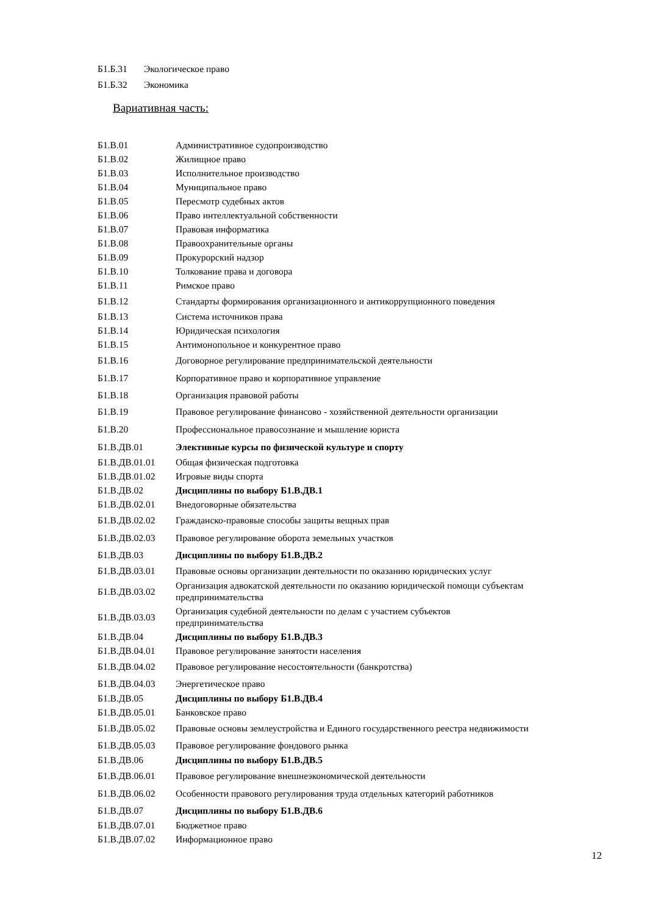Б1.Б.31 Экологическое право
Б1.Б.32 Экономика
Вариативная часть:
| Б1.В.01 | Административное судопроизводство |
| Б1.В.02 | Жилищное право |
| Б1.В.03 | Исполнительное производство |
| Б1.В.04 | Муниципальное право |
| Б1.В.05 | Пересмотр судебных актов |
| Б1.В.06 | Право интеллектуальной собственности |
| Б1.В.07 | Правовая информатика |
| Б1.В.08 | Правоохранительные органы |
| Б1.В.09 | Прокурорский надзор |
| Б1.В.10 | Толкование права и договора |
| Б1.В.11 | Римское право |
| Б1.В.12 | Стандарты формирования организационного и антикоррупционного поведения |
| Б1.В.13 | Система источников права |
| Б1.В.14 | Юридическая психология |
| Б1.В.15 | Антимонопольное и конкурентное право |
| Б1.В.16 | Договорное регулирование предпринимательской деятельности |
| Б1.В.17 | Корпоративное право и корпоративное управление |
| Б1.В.18 | Организация правовой работы |
| Б1.В.19 | Правовое регулирование финансово - хозяйственной деятельности организации |
| Б1.В.20 | Профессиональное правосознание и мышление юриста |
| Б1.В.ДВ.01 | Элективные курсы по физической культуре и спорту |
| Б1.В.ДВ.01.01 | Общая физическая подготовка |
| Б1.В.ДВ.01.02 | Игровые виды спорта |
| Б1.В.ДВ.02 | Дисциплины по выбору Б1.В.ДВ.1 |
| Б1.В.ДВ.02.01 | Внедоговорные обязательства |
| Б1.В.ДВ.02.02 | Гражданско-правовые способы защиты вещных прав |
| Б1.В.ДВ.02.03 | Правовое регулирование оборота земельных участков |
| Б1.В.ДВ.03 | Дисциплины по выбору Б1.В.ДВ.2 |
| Б1.В.ДВ.03.01 | Правовые основы организации деятельности по оказанию юридических услуг |
| Б1.В.ДВ.03.02 | Организация адвокатской деятельности по оказанию юридической помощи субъектам предпринимательства |
| Б1.В.ДВ.03.03 | Организация судебной деятельности по делам с участием субъектов предпринимательства |
| Б1.В.ДВ.04 | Дисциплины по выбору Б1.В.ДВ.3 |
| Б1.В.ДВ.04.01 | Правовое регулирование занятости населения |
| Б1.В.ДВ.04.02 | Правовое регулирование несостоятельности (банкротства) |
| Б1.В.ДВ.04.03 | Энергетическое право |
| Б1.В.ДВ.05 | Дисциплины по выбору Б1.В.ДВ.4 |
| Б1.В.ДВ.05.01 | Банковское право |
| Б1.В.ДВ.05.02 | Правовые основы землеустройства и Единого государственного реестра недвижимости |
| Б1.В.ДВ.05.03 | Правовое регулирование фондового рынка |
| Б1.В.ДВ.06 | Дисциплины по выбору Б1.В.ДВ.5 |
| Б1.В.ДВ.06.01 | Правовое регулирование внешнеэкономической деятельности |
| Б1.В.ДВ.06.02 | Особенности правового регулирования труда отдельных категорий работников |
| Б1.В.ДВ.07 | Дисциплины по выбору Б1.В.ДВ.6 |
| Б1.В.ДВ.07.01 | Бюджетное право |
| Б1.В.ДВ.07.02 | Информационное право |
12